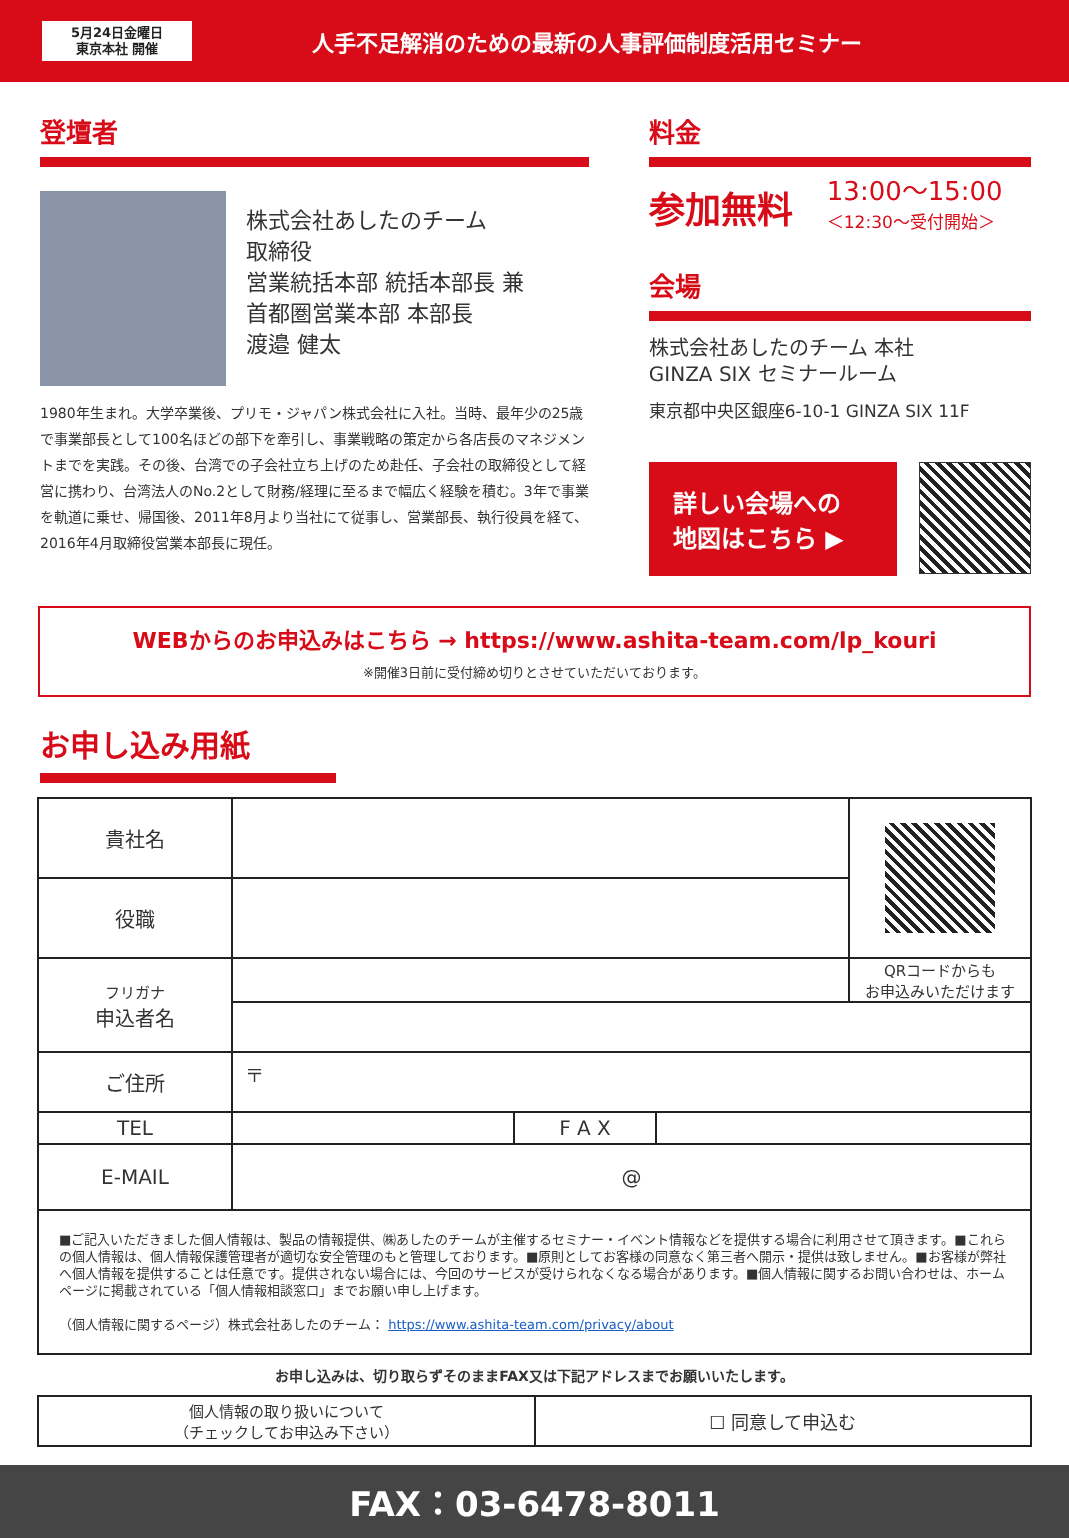5月24日金曜日
東京本社 開催
人手不足解消のための最新の人事評価制度活用セミナー
登壇者
株式会社あしたのチーム
取締役
営業統括本部 統括本部長 兼
首都圏営業本部 本部長
渡邉 健太
1980年生まれ。大学卒業後、プリモ・ジャパン株式会社に入社。当時、最年少の25歳で事業部長として100名ほどの部下を牽引し、事業戦略の策定から各店長のマネジメントまでを実践。その後、台湾での子会社立ち上げのため赴任、子会社の取締役として経営に携わり、台湾法人のNo.2として財務/経理に至るまで幅広く経験を積む。3年で事業を軌道に乗せ、帰国後、2011年8月より当社にて従事し、営業部長、執行役員を経て、2016年4月取締役営業本部長に現任。
料金
参加無料 13:00～15:00
＜12:30～受付開始＞
会場
株式会社あしたのチーム 本社
GINZA SIX セミナールーム
東京都中央区銀座6-10-1 GINZA SIX 11F
詳しい会場への
地図はこちら ▶
WEBからのお申込みはこちら → https://www.ashita-team.com/lp_kouri
※開催3日前に受付締め切りとさせていただいております。
お申し込み用紙
| 貴社名 | | | | |
| 役職 | | | | |
| フリガナ 申込者名 | | | | QRコードからも お申込みいただけます |
| ご住所 | 〒 | | | |
| TEL | | F A X | | |
| E-MAIL | @ | | | |
| ■ご記入いただきました個人情報は、製品の情報提供、㈱あしたのチームが主催するセミナー・イベント情報などを提供する場合に利用させて頂きます。■これらの個人情報は、個人情報保護管理者が適切な安全管理のもと管理しております。■原則としてお客様の同意なく第三者へ開示・提供は致しません。■お客様が弊社へ個人情報を提供することは任意です。提供されない場合には、今回のサービスが受けられなくなる場合があります。■個人情報に関するお問い合わせは、ホームページに掲載されている「個人情報相談窓口」までお願い申し上げます。 （個人情報に関するページ）株式会社あしたのチーム： https://www.ashita-team.com/privacy/about | | | | |
お申し込みは、切り取らずそのままFAX又は下記アドレスまでお願いいたします。
| 個人情報の取り扱いについて （チェックしてお申込み下さい） | ☐ 同意して申込む |
FAX：03-6478-8011